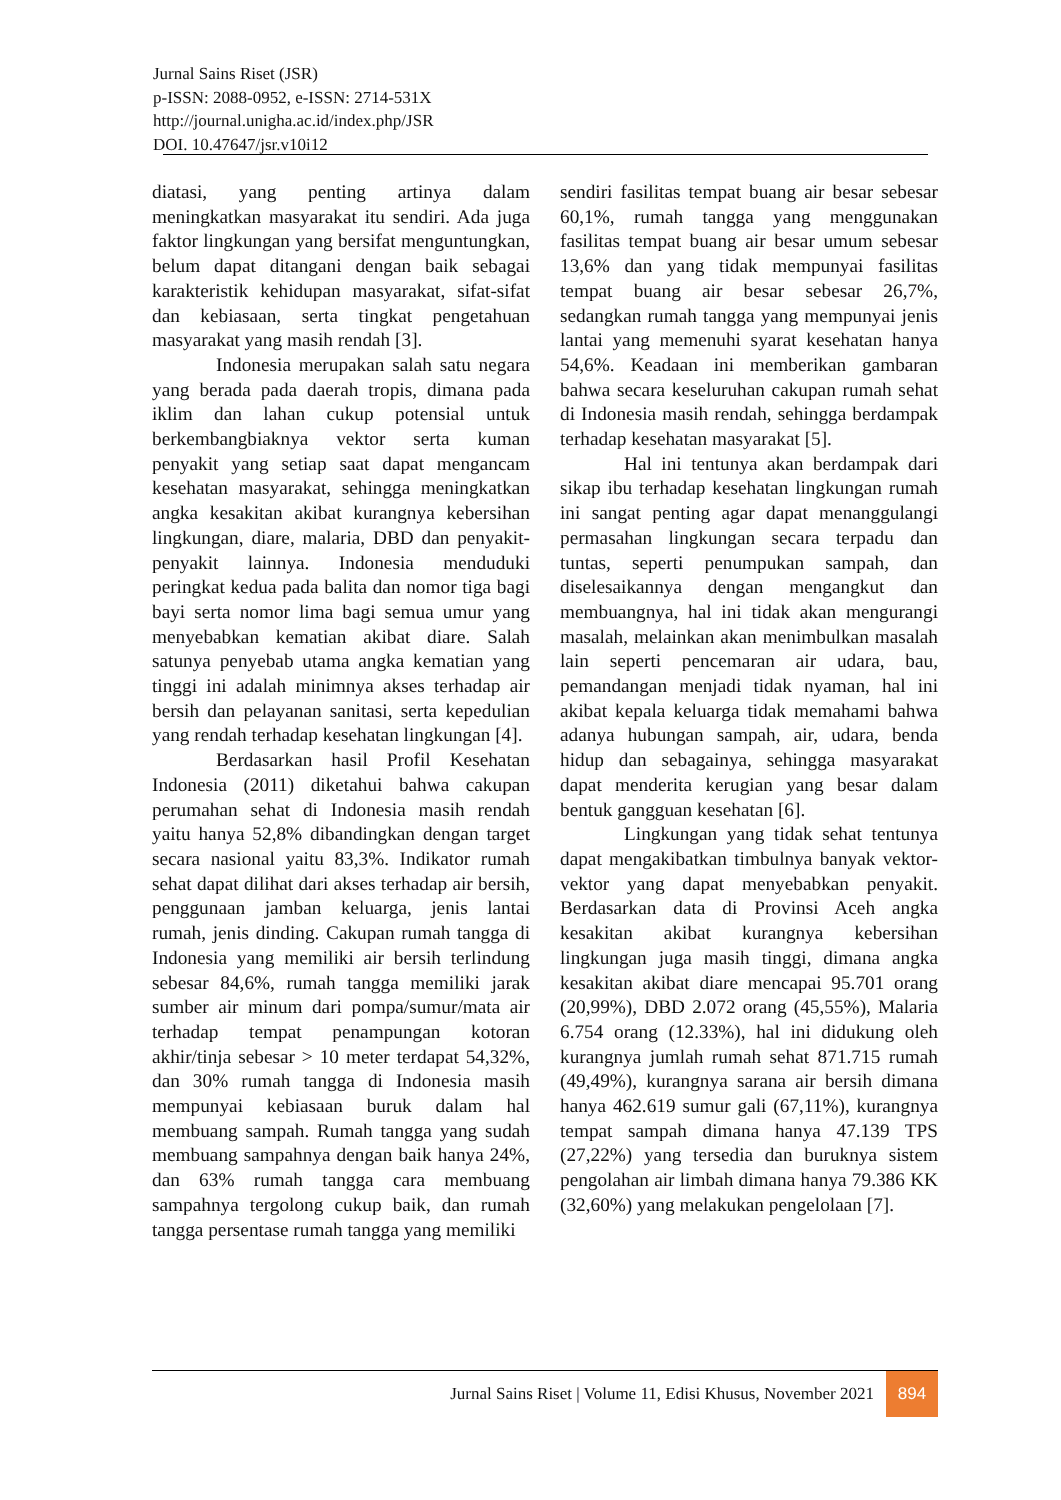Jurnal Sains Riset (JSR)
p-ISSN: 2088-0952, e-ISSN: 2714-531X
http://journal.unigha.ac.id/index.php/JSR
DOI. 10.47647/jsr.v10i12
diatasi, yang penting artinya dalam meningkatkan masyarakat itu sendiri. Ada juga faktor lingkungan yang bersifat menguntungkan, belum dapat ditangani dengan baik sebagai karakteristik kehidupan masyarakat, sifat-sifat dan kebiasaan, serta tingkat pengetahuan masyarakat yang masih rendah [3].
Indonesia merupakan salah satu negara yang berada pada daerah tropis, dimana pada iklim dan lahan cukup potensial untuk berkembangbiaknya vektor serta kuman penyakit yang setiap saat dapat mengancam kesehatan masyarakat, sehingga meningkatkan angka kesakitan akibat kurangnya kebersihan lingkungan, diare, malaria, DBD dan penyakit-penyakit lainnya. Indonesia menduduki peringkat kedua pada balita dan nomor tiga bagi bayi serta nomor lima bagi semua umur yang menyebabkan kematian akibat diare. Salah satunya penyebab utama angka kematian yang tinggi ini adalah minimnya akses terhadap air bersih dan pelayanan sanitasi, serta kepedulian yang rendah terhadap kesehatan lingkungan [4].
Berdasarkan hasil Profil Kesehatan Indonesia (2011) diketahui bahwa cakupan perumahan sehat di Indonesia masih rendah yaitu hanya 52,8% dibandingkan dengan target secara nasional yaitu 83,3%. Indikator rumah sehat dapat dilihat dari akses terhadap air bersih, penggunaan jamban keluarga, jenis lantai rumah, jenis dinding. Cakupan rumah tangga di Indonesia yang memiliki air bersih terlindung sebesar 84,6%, rumah tangga memiliki jarak sumber air minum dari pompa/sumur/mata air terhadap tempat penampungan kotoran akhir/tinja sebesar > 10 meter terdapat 54,32%, dan 30% rumah tangga di Indonesia masih mempunyai kebiasaan buruk dalam hal membuang sampah. Rumah tangga yang sudah membuang sampahnya dengan baik hanya 24%, dan 63% rumah tangga cara membuang sampahnya tergolong cukup baik, dan rumah tangga persentase rumah tangga yang memiliki
sendiri fasilitas tempat buang air besar sebesar 60,1%, rumah tangga yang menggunakan fasilitas tempat buang air besar umum sebesar 13,6% dan yang tidak mempunyai fasilitas tempat buang air besar sebesar 26,7%, sedangkan rumah tangga yang mempunyai jenis lantai yang memenuhi syarat kesehatan hanya 54,6%. Keadaan ini memberikan gambaran bahwa secara keseluruhan cakupan rumah sehat di Indonesia masih rendah, sehingga berdampak terhadap kesehatan masyarakat [5].
Hal ini tentunya akan berdampak dari sikap ibu terhadap kesehatan lingkungan rumah ini sangat penting agar dapat menanggulangi permasahan lingkungan secara terpadu dan tuntas, seperti penumpukan sampah, dan diselesaikannya dengan mengangkut dan membuangnya, hal ini tidak akan mengurangi masalah, melainkan akan menimbulkan masalah lain seperti pencemaran air udara, bau, pemandangan menjadi tidak nyaman, hal ini akibat kepala keluarga tidak memahami bahwa adanya hubungan sampah, air, udara, benda hidup dan sebagainya, sehingga masyarakat dapat menderita kerugian yang besar dalam bentuk gangguan kesehatan [6].
Lingkungan yang tidak sehat tentunya dapat mengakibatkan timbulnya banyak vektor-vektor yang dapat menyebabkan penyakit. Berdasarkan data di Provinsi Aceh angka kesakitan akibat kurangnya kebersihan lingkungan juga masih tinggi, dimana angka kesakitan akibat diare mencapai 95.701 orang (20,99%), DBD 2.072 orang (45,55%), Malaria 6.754 orang (12.33%), hal ini didukung oleh kurangnya jumlah rumah sehat 871.715 rumah (49,49%), kurangnya sarana air bersih dimana hanya 462.619 sumur gali (67,11%), kurangnya tempat sampah dimana hanya 47.139 TPS (27,22%) yang tersedia dan buruknya sistem pengolahan air limbah dimana hanya 79.386 KK (32,60%) yang melakukan pengelolaan [7].
Jurnal Sains Riset | Volume 11, Edisi Khusus, November 2021 894